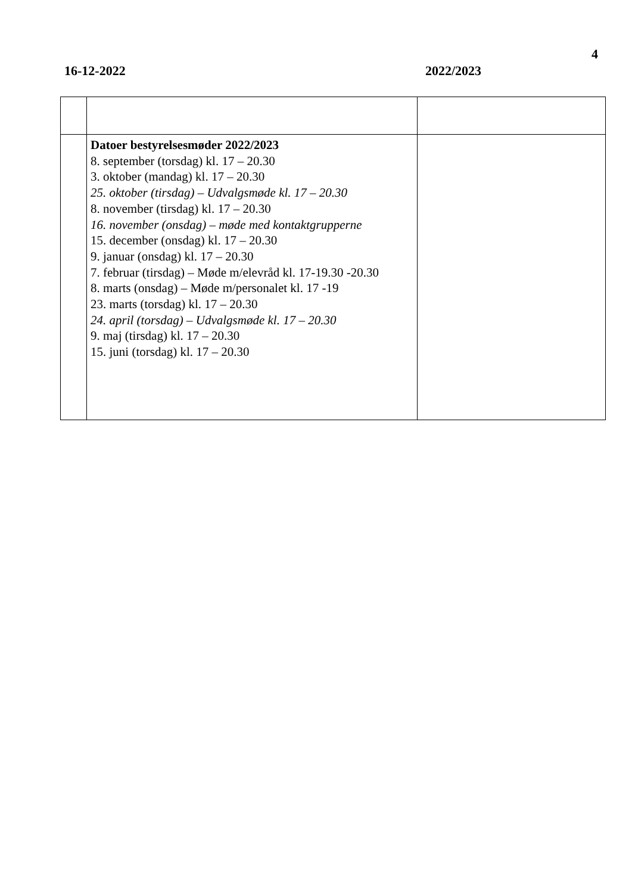4
16-12-2022 2022/2023
| | Datoer bestyrelsesmøder 2022/2023 8. september (torsdag) kl. 17 – 20.30 3. oktober (mandag) kl. 17 – 20.30 25. oktober (tirsdag) – Udvalgsmøde kl. 17 – 20.30 8. november (tirsdag) kl. 17 – 20.30 16. november (onsdag) – møde med kontaktgrupperne 15. december (onsdag) kl. 17 – 20.30 9. januar (onsdag) kl. 17 – 20.30 7. februar (tirsdag) – Møde m/elevråd kl. 17-19.30 -20.30 8. marts (onsdag) – Møde m/personalet kl. 17 -19 23. marts (torsdag) kl. 17 – 20.30 24. april (torsdag) – Udvalgsmøde kl. 17 – 20.30 9. maj (tirsdag) kl. 17 – 20.30 15. juni (torsdag) kl. 17 – 20.30 | |